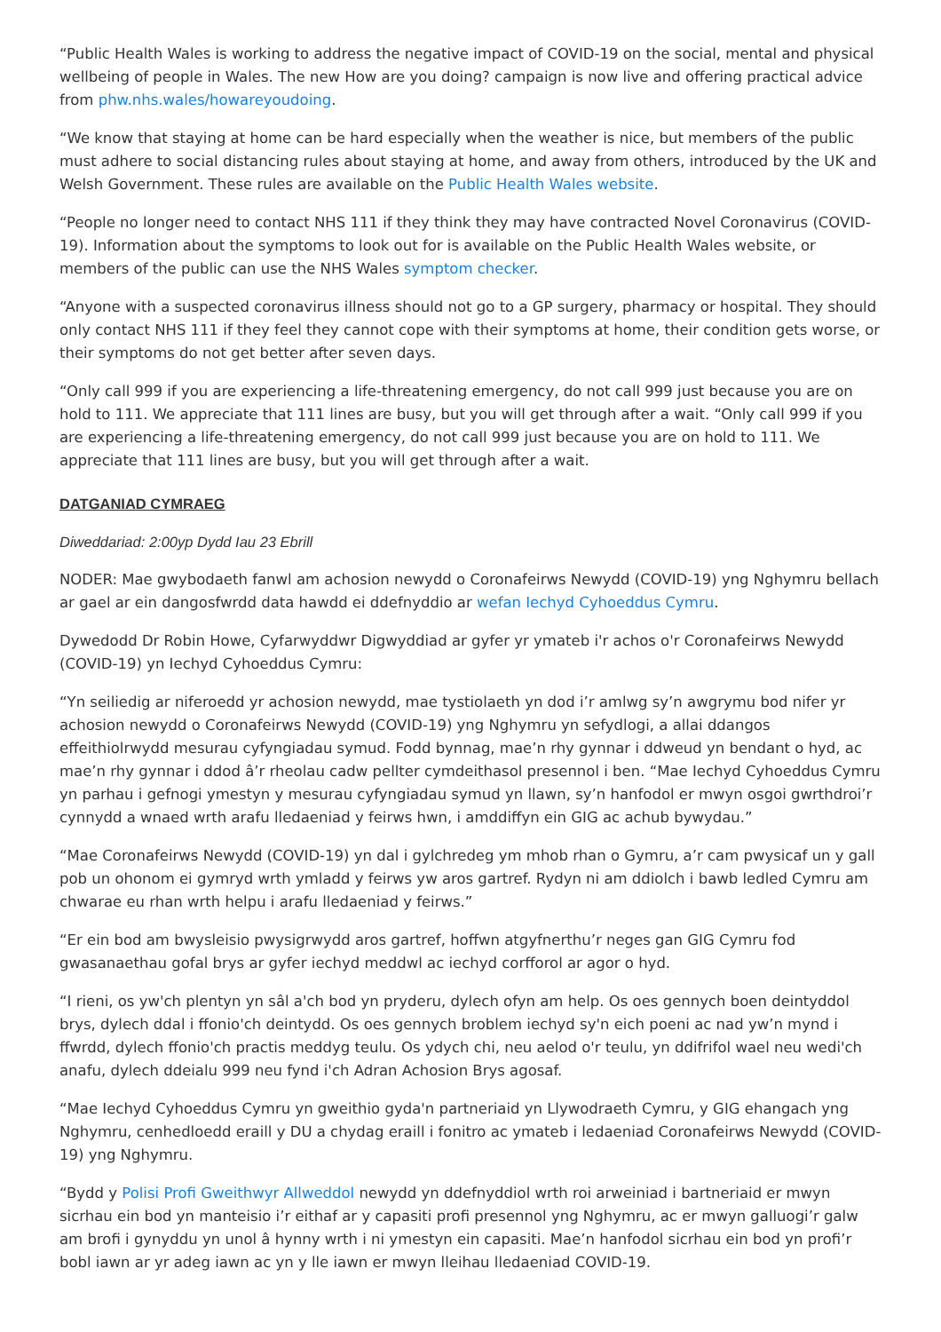“Public Health Wales is working to address the negative impact of COVID-19 on the social, mental and physical wellbeing of people in Wales. The new How are you doing? campaign is now live and offering practical advice from phw.nhs.wales/howareyoudoing.
“We know that staying at home can be hard especially when the weather is nice, but members of the public must adhere to social distancing rules about staying at home, and away from others, introduced by the UK and Welsh Government. These rules are available on the Public Health Wales website.
“People no longer need to contact NHS 111 if they think they may have contracted Novel Coronavirus (COVID-19). Information about the symptoms to look out for is available on the Public Health Wales website, or members of the public can use the NHS Wales symptom checker.
“Anyone with a suspected coronavirus illness should not go to a GP surgery, pharmacy or hospital. They should only contact NHS 111 if they feel they cannot cope with their symptoms at home, their condition gets worse, or their symptoms do not get better after seven days.
“Only call 999 if you are experiencing a life-threatening emergency, do not call 999 just because you are on hold to 111. We appreciate that 111 lines are busy, but you will get through after a wait. “Only call 999 if you are experiencing a life-threatening emergency, do not call 999 just because you are on hold to 111. We appreciate that 111 lines are busy, but you will get through after a wait.
DATGANIAD CYMRAEG
Diweddariad: 2:00yp Dydd Iau 23 Ebrill
NODER: Mae gwybodaeth fanwl am achosion newydd o Coronafeirws Newydd (COVID-19) yng Nghymru bellach ar gael ar ein dangosfwrdd data hawdd ei ddefnyddio ar wefan Iechyd Cyhoeddus Cymru.
Dywedodd Dr Robin Howe, Cyfarwyddwr Digwyddiad ar gyfer yr ymateb i'r achos o'r Coronafeirws Newydd (COVID-19) yn Iechyd Cyhoeddus Cymru:
“Yn seiliedig ar niferoedd yr achosion newydd, mae tystiolaeth yn dod i’r amlwg sy’n awgrymu bod nifer yr achosion newydd o Coronafeirws Newydd (COVID-19) yng Nghymru yn sefydlogi, a allai ddangos effeithiolrwydd mesurau cyfyngiadau symud. Fodd bynnag, mae’n rhy gynnar i ddweud yn bendant o hyd, ac mae’n rhy gynnar i ddod â’r rheolau cadw pellter cymdeithasol presennol i ben. “Mae Iechyd Cyhoeddus Cymru yn parhau i gefnogi ymestyn y mesurau cyfyngiadau symud yn llawn, sy’n hanfodol er mwyn osgoi gwrthdroi’r cynnydd a wnaed wrth arafu lledaeniad y feirws hwn, i amddiffyn ein GIG ac achub bywydau.”
“Mae Coronafeirws Newydd (COVID-19) yn dal i gylchredeg ym mhob rhan o Gymru, a’r cam pwysicaf un y gall pob un ohonom ei gymryd wrth ymladd y feirws yw aros gartref. Rydyn ni am ddiolch i bawb ledled Cymru am chwarae eu rhan wrth helpu i arafu lledaeniad y feirws.”
“Er ein bod am bwysleisio pwysigrwydd aros gartref, hoffwn atgyfnerthu’r neges gan GIG Cymru fod gwasanaethau gofal brys ar gyfer iechyd meddwl ac iechyd corfforol ar agor o hyd.
“I rieni, os yw'ch plentyn yn sâl a'ch bod yn pryderu, dylech ofyn am help. Os oes gennych boen deintyddol brys, dylech ddal i ffonio'ch deintydd. Os oes gennych broblem iechyd sy'n eich poeni ac nad yw’n mynd i ffwrdd, dylech ffonio'ch practis meddyg teulu. Os ydych chi, neu aelod o'r teulu, yn ddifrifol wael neu wedi'ch anafu, dylech ddeialu 999 neu fynd i'ch Adran Achosion Brys agosaf.
“Mae Iechyd Cyhoeddus Cymru yn gweithio gyda'n partneriaid yn Llywodraeth Cymru, y GIG ehangach yng Nghymru, cenhedloedd eraill y DU a chydag eraill i fonitro ac ymateb i ledaeniad Coronafeirws Newydd (COVID-19) yng Nghymru.
“Bydd y Polisi Profi Gweithwyr Allweddol newydd yn ddefnyddiol wrth roi arweiniad i bartneriaid er mwyn sicrhau ein bod yn manteisio i’r eithaf ar y capasiti profi presennol yng Nghymru, ac er mwyn galluogi’r galw am brofi i gynyddu yn unol â hynny wrth i ni ymestyn ein capasiti. Mae’n hanfodol sicrhau ein bod yn profi’r bobl iawn ar yr adeg iawn ac yn y lle iawn er mwyn lleihau lledaeniad COVID-19.